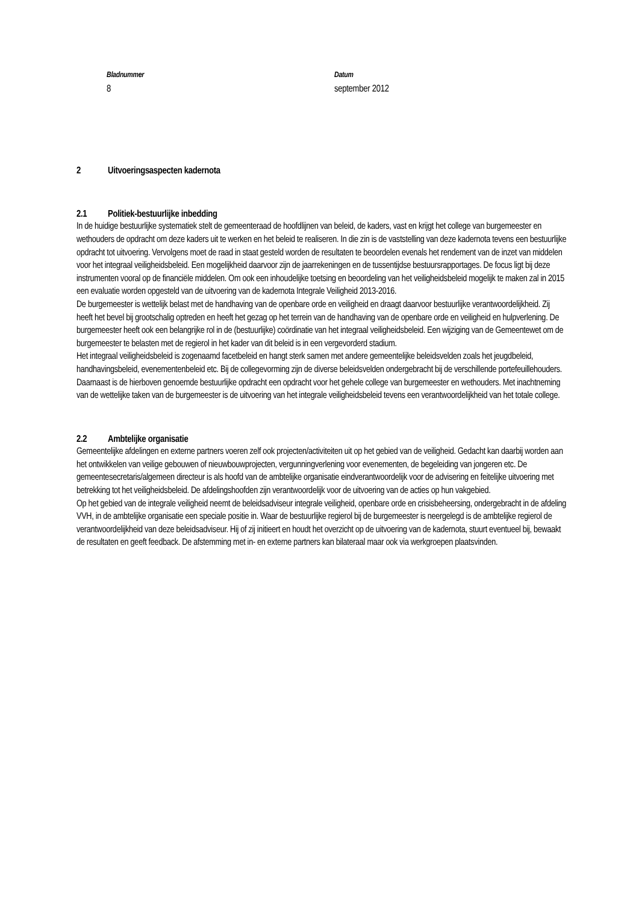Bladnummer
8
Datum
september 2012
2 Uitvoeringsaspecten kadernota
2.1 Politiek-bestuurlijke inbedding
In de huidige bestuurlijke systematiek stelt de gemeenteraad de hoofdlijnen van beleid, de kaders, vast en krijgt het college van burgemeester en wethouders de opdracht om deze kaders uit te werken en het beleid te realiseren. In die zin is de vaststelling van deze kadernota tevens een bestuurlijke opdracht tot uitvoering. Vervolgens moet de raad in staat gesteld worden de resultaten te beoordelen evenals het rendement van de inzet van middelen voor het integraal veiligheidsbeleid. Een mogelijkheid daarvoor zijn de jaarrekeningen en de tussentijdse bestuursrapportages. De focus ligt bij deze instrumenten vooral op de financiële middelen. Om ook een inhoudelijke toetsing en beoordeling van het veiligheidsbeleid mogelijk te maken zal in 2015 een evaluatie worden opgesteld van de uitvoering van de kadernota Integrale Veiligheid 2013-2016.
De burgemeester is wettelijk belast met de handhaving van de openbare orde en veiligheid en draagt daarvoor bestuurlijke verantwoordelijkheid. Zij heeft het bevel bij grootschalig optreden en heeft het gezag op het terrein van de handhaving van de openbare orde en veiligheid en hulpverlening. De burgemeester heeft ook een belangrijke rol in de (bestuurlijke) coördinatie van het integraal veiligheidsbeleid. Een wijziging van de Gemeentewet om de burgemeester te belasten met de regierol in het kader van dit beleid is in een vergevorderd stadium.
Het integraal veiligheidsbeleid is zogenaamd facetbeleid en hangt sterk samen met andere gemeentelijke beleidsvelden zoals het jeugdbeleid, handhavingsbeleid, evenementenbeleid etc. Bij de collegevorming zijn de diverse beleidsvelden ondergebracht bij de verschillende portefeuillehouders. Daarnaast is de hierboven genoemde bestuurlijke opdracht een opdracht voor het gehele college van burgemeester en wethouders. Met inachtneming van de wettelijke taken van de burgemeester is de uitvoering van het integrale veiligheidsbeleid tevens een verantwoordelijkheid van het totale college.
2.2 Ambtelijke organisatie
Gemeentelijke afdelingen en externe partners voeren zelf ook projecten/activiteiten uit op het gebied van de veiligheid. Gedacht kan daarbij worden aan het ontwikkelen van veilige gebouwen of nieuwbouwprojecten, vergunningverlening voor evenementen, de begeleiding van jongeren etc. De gemeentesecretaris/algemeen directeur is als hoofd van de ambtelijke organisatie eindverantwoordelijk voor de advisering en feitelijke uitvoering met betrekking tot het veiligheidsbeleid. De afdelingshoofden zijn verantwoordelijk voor de uitvoering van de acties op hun vakgebied.
Op het gebied van de integrale veiligheid neemt de beleidsadviseur integrale veiligheid, openbare orde en crisisbeheersing, ondergebracht in de afdeling VVH, in de ambtelijke organisatie een speciale positie in. Waar de bestuurlijke regierol bij de burgemeester is neergelegd is de ambtelijke regierol de verantwoordelijkheid van deze beleidsadviseur. Hij of zij initieert en houdt het overzicht op de uitvoering van de kadernota, stuurt eventueel bij, bewaakt de resultaten en geeft feedback. De afstemming met in- en externe partners kan bilateraal maar ook via werkgroepen plaatsvinden.